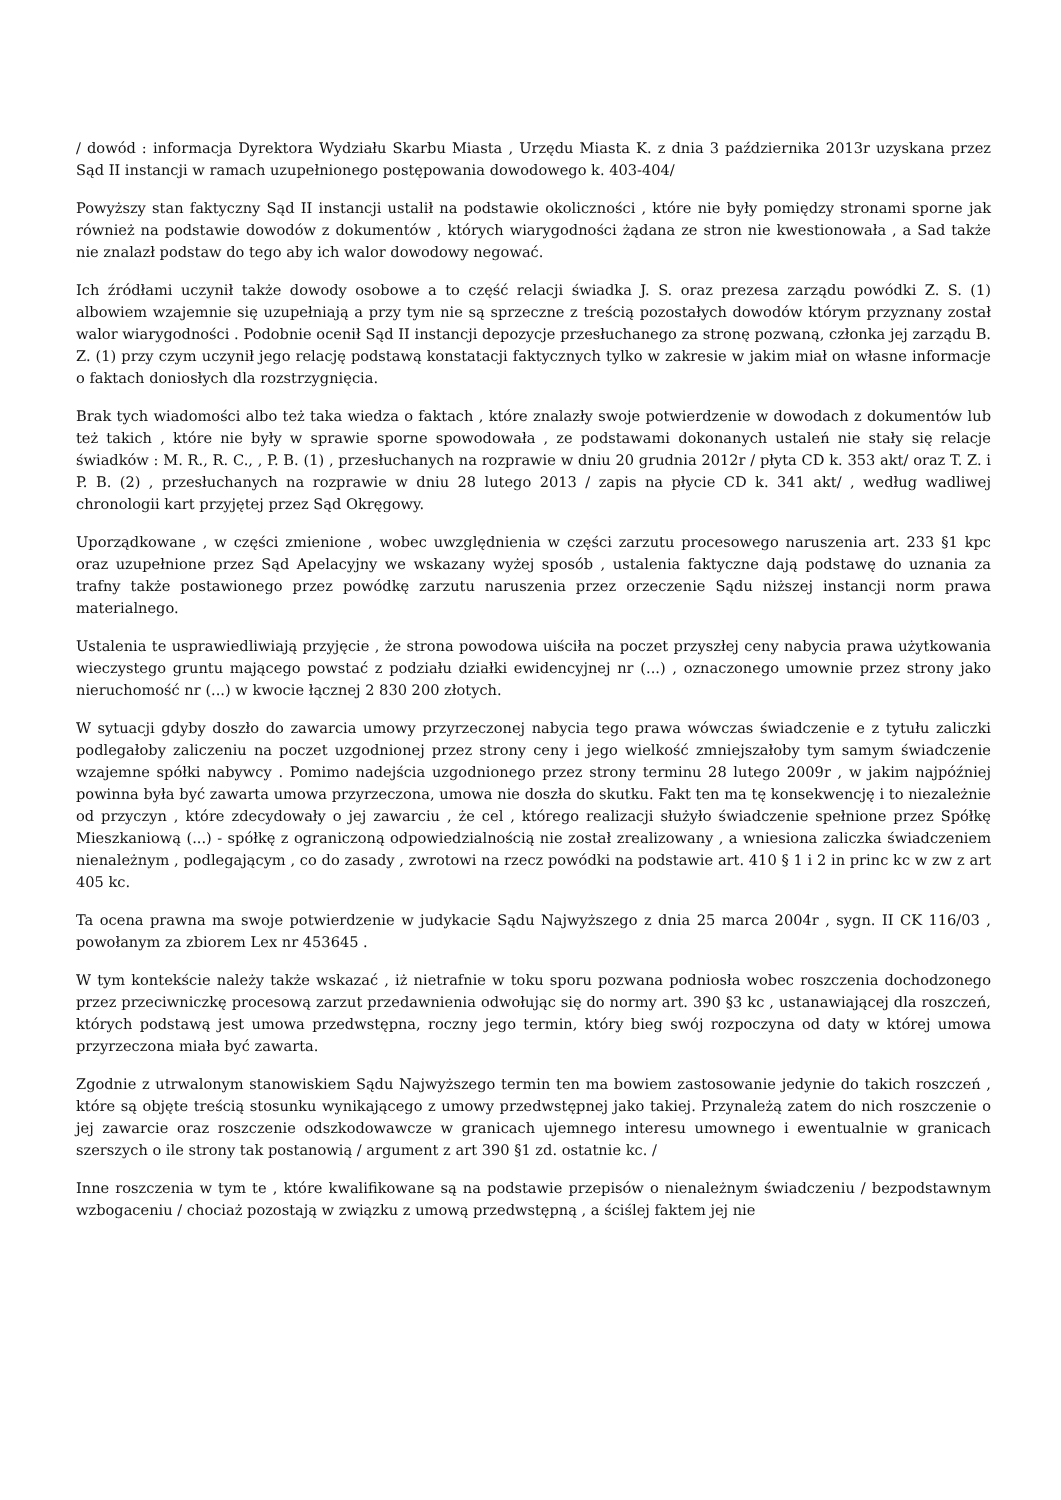/ dowód : informacja Dyrektora Wydziału Skarbu Miasta , Urzędu Miasta K. z dnia 3 października 2013r uzyskana przez Sąd II instancji w ramach uzupełnionego postępowania dowodowego k. 403-404/
Powyższy stan faktyczny Sąd II instancji ustalił na podstawie okoliczności , które nie były pomiędzy stronami sporne jak również na podstawie dowodów z dokumentów , których wiarygodności żądana ze stron nie kwestionowała , a Sad także nie znalazł podstaw do tego aby ich walor dowodowy negować.
Ich źródłami uczynił także dowody osobowe a to część relacji świadka J. S. oraz prezesa zarządu powódki Z. S. (1) albowiem wzajemnie się uzupełniają a przy tym nie są sprzeczne z treścią pozostałych dowodów którym przyznany został walor wiarygodności . Podobnie ocenił Sąd II instancji depozycje przesłuchanego za stronę pozwaną, członka jej zarządu B. Z. (1) przy czym uczynił jego relację podstawą konstatacji faktycznych tylko w zakresie w jakim miał on własne informacje o faktach doniosłych dla rozstrzygnięcia.
Brak tych wiadomości albo też taka wiedza o faktach , które znalazły swoje potwierdzenie w dowodach z dokumentów lub też takich , które nie były w sprawie sporne spowodowała , ze podstawami dokonanych ustaleń nie stały się relacje świadków : M. R., R. C., , P. B. (1) , przesłuchanych na rozprawie w dniu 20 grudnia 2012r / płyta CD k. 353 akt/ oraz T. Z. i P. B. (2) , przesłuchanych na rozprawie w dniu 28 lutego 2013 / zapis na płycie CD k. 341 akt/ , według wadliwej chronologii kart przyjętej przez Sąd Okręgowy.
Uporządkowane , w części zmienione , wobec uwzględnienia w części zarzutu procesowego naruszenia art. 233 §1 kpc oraz uzupełnione przez Sąd Apelacyjny we wskazany wyżej sposób , ustalenia faktyczne dają podstawę do uznania za trafny także postawionego przez powódkę zarzutu naruszenia przez orzeczenie Sądu niższej instancji norm prawa materialnego.
Ustalenia te usprawiedliwiają przyjęcie , że strona powodowa uiściła na poczet przyszłej ceny nabycia prawa użytkowania wieczystego gruntu mającego powstać z podziału działki ewidencyjnej nr (...) , oznaczonego umownie przez strony jako nieruchomość nr (...) w kwocie łącznej 2 830 200 złotych.
W sytuacji gdyby doszło do zawarcia umowy przyrzeczonej nabycia tego prawa wówczas świadczenie e z tytułu zaliczki podlegałoby zaliczeniu na poczet uzgodnionej przez strony ceny i jego wielkość zmniejszałoby tym samym świadczenie wzajemne spółki nabywcy . Pomimo nadejścia uzgodnionego przez strony terminu 28 lutego 2009r , w jakim najpóźniej powinna była być zawarta umowa przyrzeczona, umowa nie doszła do skutku. Fakt ten ma tę konsekwencję i to niezależnie od przyczyn , które zdecydowały o jej zawarciu , że cel , którego realizacji służyło świadczenie spełnione przez Spółkę Mieszkaniową (...) - spółkę z ograniczoną odpowiedzialnością nie został zrealizowany , a wniesiona zaliczka świadczeniem nienależnym , podlegającym , co do zasady , zwrotowi na rzecz powódki na podstawie art. 410 § 1 i 2 in princ kc w zw z art 405 kc.
Ta ocena prawna ma swoje potwierdzenie w judykacie Sądu Najwyższego z dnia 25 marca 2004r , sygn. II CK 116/03 , powołanym za zbiorem Lex nr 453645 .
W tym kontekście należy także wskazać , iż nietrafnie w toku sporu pozwana podniosła wobec roszczenia dochodzonego przez przeciwniczkę procesową zarzut przedawnienia odwołując się do normy art. 390 §3 kc , ustanawiającej dla roszczeń, których podstawą jest umowa przedwstępna, roczny jego termin, który bieg swój rozpoczyna od daty w której umowa przyrzeczona miała być zawarta.
Zgodnie z utrwalonym stanowiskiem Sądu Najwyższego termin ten ma bowiem zastosowanie jedynie do takich roszczeń , które są objęte treścią stosunku wynikającego z umowy przedwstępnej jako takiej. Przynależą zatem do nich roszczenie o jej zawarcie oraz roszczenie odszkodowawcze w granicach ujemnego interesu umownego i ewentualnie w granicach szerszych o ile strony tak postanowią / argument z art 390 §1 zd. ostatnie kc. /
Inne roszczenia w tym te , które kwalifikowane są na podstawie przepisów o nienależnym świadczeniu / bezpodstawnym wzbogaceniu / chociaż pozostają w związku z umową przedwstępną , a ściślej faktem jej nie